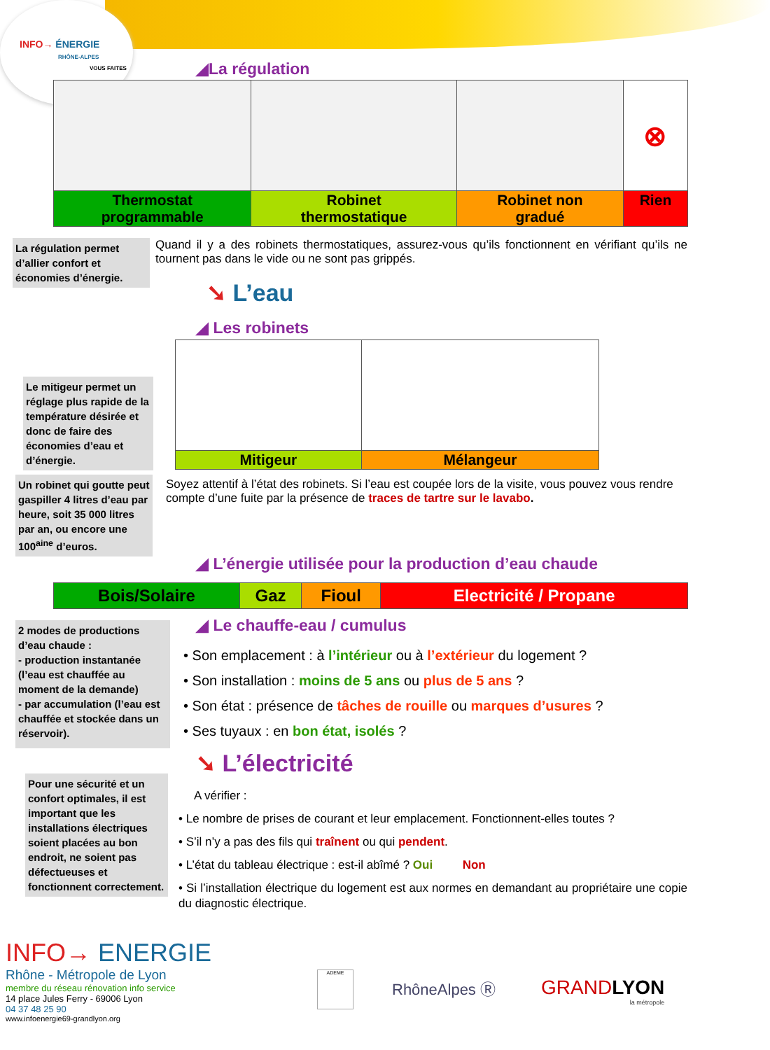INFO→ ÉNERGIE
RHÔNE-ALPES
VOUS FAITES
◢La régulation
| | | | ⊗ |
| Thermostat programmable | Robinet thermostatique | Robinet non gradué | Rien |
La régulation permet d’allier confort et économies d’énergie.
Quand il y a des robinets thermostatiques, assurez-vous qu’ils fonctionnent en vérifiant qu’ils ne tournent pas dans le vide ou ne sont pas grippés.
➘ L’eau
◢ Les robinets
| Mitigeur | Mélangeur |
Le mitigeur permet un réglage plus rapide de la température désirée et donc de faire des économies d’eau et d’énergie.
Un robinet qui goutte peut gaspiller 4 litres d’eau par heure, soit 35 000 litres par an, ou encore une 100<sup>aine</sup> d’euros.
Soyez attentif à l’état des robinets. Si l’eau est coupée lors de la visite, vous pouvez vous rendre compte d’une fuite par la présence de traces de tartre sur le lavabo.
◢ L’énergie utilisée pour la production d’eau chaude
| Bois/Solaire | Gaz | Fioul | Electricité / Propane |
2 modes de productions d’eau chaude :
- production instantanée (l’eau est chauffée au moment de la demande)
- par accumulation (l’eau est chauffée et stockée dans un réservoir).
◢ Le chauffe-eau / cumulus
• Son emplacement : à l’intérieur ou à l’extérieur du logement ?
• Son installation : moins de 5 ans ou plus de 5 ans ?
• Son état : présence de tâches de rouille ou marques d’usures ?
• Ses tuyaux : en bon état, isolés ?
➘ L’électricité
Pour une sécurité et un confort optimales, il est important que les installations électriques soient placées au bon endroit, ne soient pas défectueuses et fonctionnent correctement.
A vérifier :
• Le nombre de prises de courant et leur emplacement. Fonctionnent-elles toutes ?
• S’il n’y a pas des fils qui traînent ou qui pendent.
• L’état du tableau électrique : est-il abîmé ? Oui Non
• Si l’installation électrique du logement est aux normes en demandant au propriétaire une copie du diagnostic électrique.
INFO→ ENERGIE
Rhône - Métropole de Lyon
membre du réseau rénovation info service
14 place Jules Ferry - 69006 Lyon
04 37 48 25 90
www.infoenergie69-grandlyon.org
ADEME
RhôneAlpes Ⓡ
GRANDLYON
la métropole